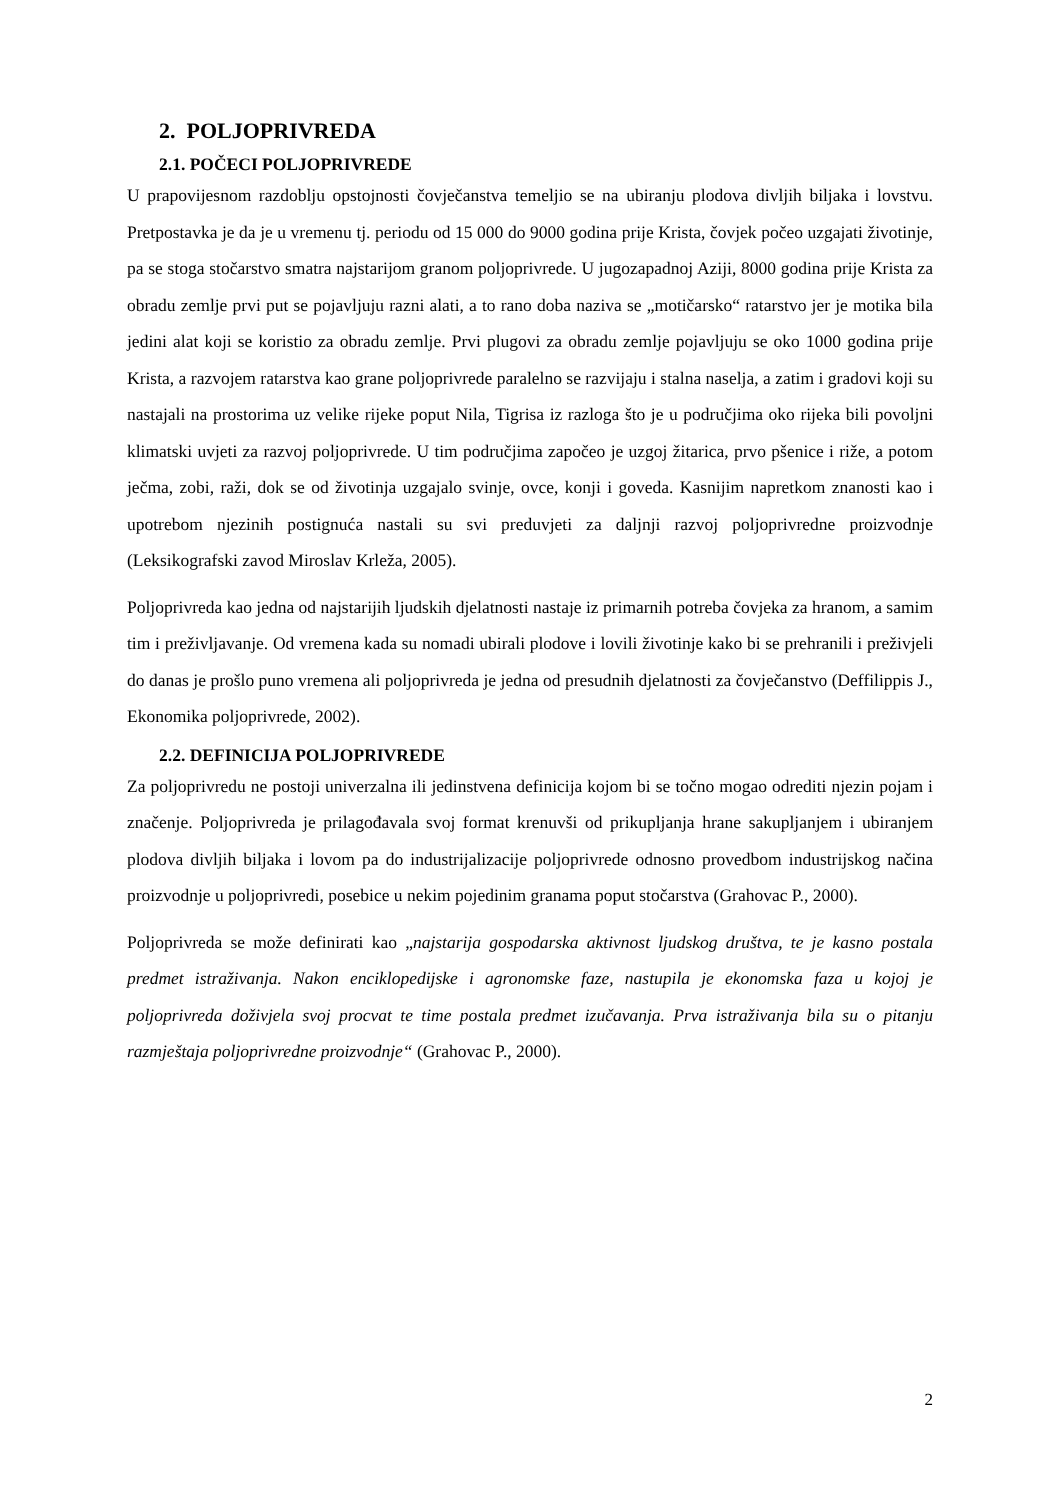2. POLJOPRIVREDA
2.1. POČECI POLJOPRIVREDE
U prapovijesnom razdoblju opstojnosti čovječanstva temeljio se na ubiranju plodova divljih biljaka i lovstvu. Pretpostavka je da je u vremenu tj. periodu od 15 000 do 9000 godina prije Krista, čovjek počeo uzgajati životinje, pa se stoga stočarstvo smatra najstarijom granom poljoprivrede. U jugozapadnoj Aziji, 8000 godina prije Krista za obradu zemlje prvi put se pojavljuju razni alati, a to rano doba naziva se „motičarsko“ ratarstvo jer je motika bila jedini alat koji se koristio za obradu zemlje. Prvi plugovi za obradu zemlje pojavljuju se oko 1000 godina prije Krista, a razvojem ratarstva kao grane poljoprivrede paralelno se razvijaju i stalna naselja, a zatim i gradovi koji su nastajali na prostorima uz velike rijeke poput Nila, Tigrisa iz razloga što je u područjima oko rijeka bili povoljni klimatski uvjeti za razvoj poljoprivrede. U tim područjima započeo je uzgoj žitarica, prvo pšenice i riže, a potom ječma, zobi, raži, dok se od životinja uzgajalo svinje, ovce, konji i goveda. Kasnijim napretkom znanosti kao i upotrebom njezinih postignuća nastali su svi preduvjeti za daljnji razvoj poljoprivredne proizvodnje (Leksikografski zavod Miroslav Krleža, 2005).
Poljoprivreda kao jedna od najstarijih ljudskih djelatnosti nastaje iz primarnih potreba čovjeka za hranom, a samim tim i preživljavanje. Od vremena kada su nomadi ubirali plodove i lovili životinje kako bi se prehranili i preživjeli do danas je prošlo puno vremena ali poljoprivreda je jedna od presudnih djelatnosti za čovječanstvo (Deffilippis J., Ekonomika poljoprivrede, 2002).
2.2. DEFINICIJA POLJOPRIVREDE
Za poljoprivredu ne postoji univerzalna ili jedinstvena definicija kojom bi se točno mogao odrediti njezin pojam i značenje. Poljoprivreda je prilagođavala svoj format krenuvši od prikupljanja hrane sakupljanjem i ubiranjem plodova divljih biljaka i lovom pa do industrijalizacije poljoprivrede odnosno provedbom industrijskog načina proizvodnje u poljoprivredi, posebice u nekim pojedinim granama poput stočarstva (Grahovac P., 2000).
Poljoprivreda se može definirati kao „najstarija gospodarska aktivnost ljudskog društva, te je kasno postala predmet istraživanja. Nakon enciklopedijske i agronomske faze, nastupila je ekonomska faza u kojoj je poljoprivreda doživjela svoj procvat te time postala predmet izučavanja. Prva istraživanja bila su o pitanju razmještaja poljoprivredne proizvodnje“ (Grahovac P., 2000).
2